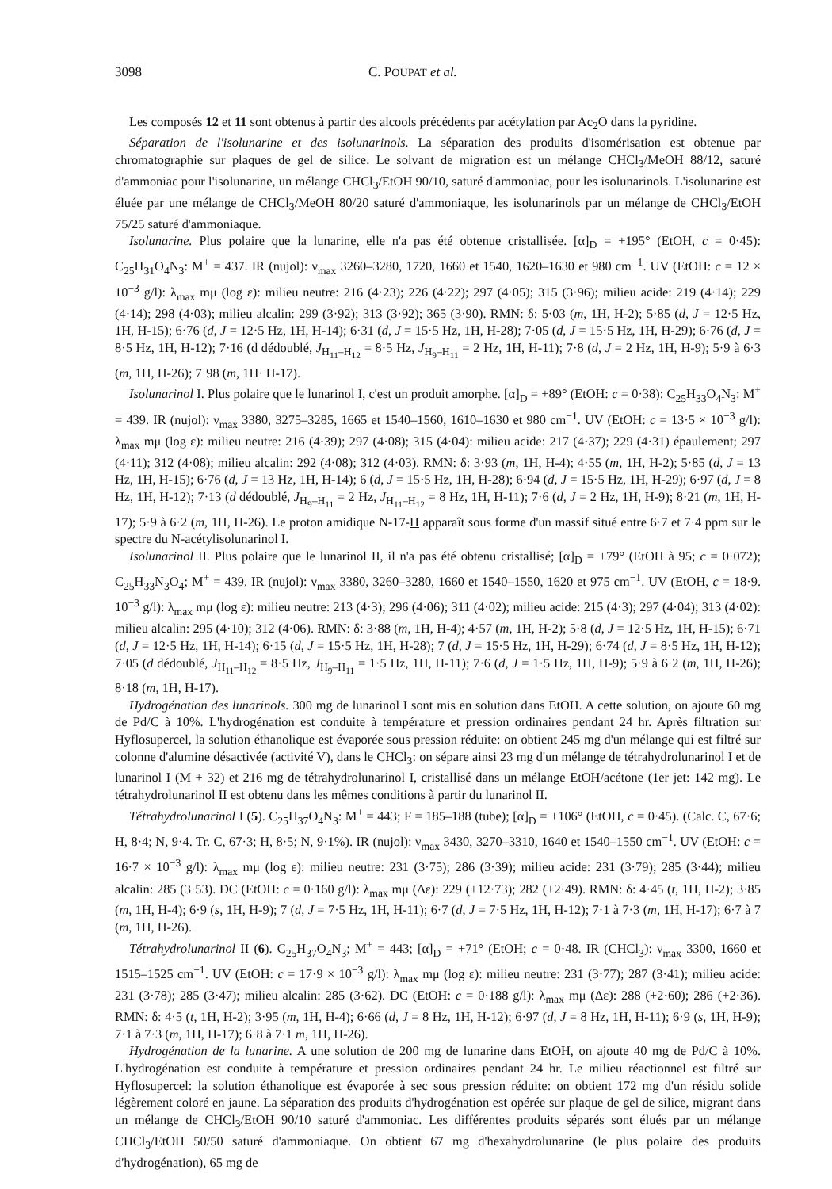3098 C. POUPAT et al.
Les composés 12 et 11 sont obtenus à partir des alcools précédents par acétylation par Ac<sub>2</sub>O dans la pyridine.
Séparation de l'isolunarine et des isolunarinols. La séparation des produits d'isomérisation est obtenue par chromatographie sur plaques de gel de silice. Le solvant de migration est un mélange CHCl<sub>3</sub>/MeOH 88/12, saturé d'ammoniac pour l'isolunarine, un mélange CHCl<sub>3</sub>/EtOH 90/10, saturé d'ammoniac, pour les isolunarinols. L'isolunarine est éluée par une mélange de CHCl<sub>3</sub>/MeOH 80/20 saturé d'ammoniaque, les isolunarinols par un mélange de CHCl<sub>3</sub>/EtOH 75/25 saturé d'ammoniaque.
Isolunarine. Plus polaire que la lunarine, elle n'a pas été obtenue cristallisée. [α]<sub>D</sub> = +195° (EtOH, c = 0·45): C<sub>25</sub>H<sub>31</sub>O<sub>4</sub>N<sub>3</sub>: M<sup>+</sup> = 437. IR (nujol): ν<sub>max</sub> 3260–3280, 1720, 1660 et 1540, 1620–1630 et 980 cm<sup>−1</sup>. UV (EtOH: c = 12 × 10<sup>−3</sup> g/l): λ<sub>max</sub> mμ (log ε): milieu neutre: 216 (4·23); 226 (4·22); 297 (4·05); 315 (3·96); milieu acide: 219 (4·14); 229 (4·14); 298 (4·03); milieu alcalin: 299 (3·92); 313 (3·92); 365 (3·90). RMN: δ: 5·03 (m, 1H, H-2); 5·85 (d, J = 12·5 Hz, 1H, H-15); 6·76 (d, J = 12·5 Hz, 1H, H-14); 6·31 (d, J = 15·5 Hz, 1H, H-28); 7·05 (d, J = 15·5 Hz, 1H, H-29); 6·76 (d, J = 8·5 Hz, 1H, H-12); 7·16 (d dédoublé, J<sub>H<sub>11</sub>–H<sub>12</sub></sub> = 8·5 Hz, J<sub>H<sub>9</sub>–H<sub>11</sub></sub> = 2 Hz, 1H, H-11); 7·8 (d, J = 2 Hz, 1H, H-9); 5·9 à 6·3 (m, 1H, H-26); 7·98 (m, 1H· H-17).
Isolunarinol I. Plus polaire que le lunarinol I, c'est un produit amorphe. [α]<sub>D</sub> = +89° (EtOH: c = 0·38): C<sub>25</sub>H<sub>33</sub>O<sub>4</sub>N<sub>3</sub>: M<sup>+</sup> = 439. IR (nujol): ν<sub>max</sub> 3380, 3275–3285, 1665 et 1540–1560, 1610–1630 et 980 cm<sup>−1</sup>. UV (EtOH: c = 13·5 × 10<sup>−3</sup> g/l): λ<sub>max</sub> mμ (log ε): milieu neutre: 216 (4·39); 297 (4·08); 315 (4·04): milieu acide: 217 (4·37); 229 (4·31) épaulement; 297 (4·11); 312 (4·08); milieu alcalin: 292 (4·08); 312 (4·03). RMN: δ: 3·93 (m, 1H, H-4); 4·55 (m, 1H, H-2); 5·85 (d, J = 13 Hz, 1H, H-15); 6·76 (d, J = 13 Hz, 1H, H-14); 6 (d, J = 15·5 Hz, 1H, H-28); 6·94 (d, J = 15·5 Hz, 1H, H-29); 6·97 (d, J = 8 Hz, 1H, H-12); 7·13 (d dédoublé, J<sub>H<sub>9</sub>–H<sub>11</sub></sub> = 2 Hz, J<sub>H<sub>11</sub>–H<sub>12</sub></sub> = 8 Hz, 1H, H-11); 7·6 (d, J = 2 Hz, 1H, H-9); 8·21 (m, 1H, H-17); 5·9 à 6·2 (m, 1H, H-26). Le proton amidique N-17-H apparaît sous forme d'un massif situé entre 6·7 et 7·4 ppm sur le spectre du N-acétylisolunarinol I.
Isolunarinol II. Plus polaire que le lunarinol II, il n'a pas été obtenu cristallisé; [α]<sub>D</sub> = +79° (EtOH à 95; c = 0·072); C<sub>25</sub>H<sub>33</sub>N<sub>3</sub>O<sub>4</sub>; M<sup>+</sup> = 439. IR (nujol): ν<sub>max</sub> 3380, 3260–3280, 1660 et 1540–1550, 1620 et 975 cm<sup>−1</sup>. UV (EtOH, c = 18·9. 10<sup>−3</sup> g/l): λ<sub>max</sub> mμ (log ε): milieu neutre: 213 (4·3); 296 (4·06); 311 (4·02); milieu acide: 215 (4·3); 297 (4·04); 313 (4·02): milieu alcalin: 295 (4·10); 312 (4·06). RMN: δ: 3·88 (m, 1H, H-4); 4·57 (m, 1H, H-2); 5·8 (d, J = 12·5 Hz, 1H, H-15); 6·71 (d, J = 12·5 Hz, 1H, H-14); 6·15 (d, J = 15·5 Hz, 1H, H-28); 7 (d, J = 15·5 Hz, 1H, H-29); 6·74 (d, J = 8·5 Hz, 1H, H-12); 7·05 (d dédoublé, J<sub>H<sub>11</sub>–H<sub>12</sub></sub> = 8·5 Hz, J<sub>H<sub>9</sub>–H<sub>11</sub></sub> = 1·5 Hz, 1H, H-11); 7·6 (d, J = 1·5 Hz, 1H, H-9); 5·9 à 6·2 (m, 1H, H-26); 8·18 (m, 1H, H-17).
Hydrogénation des lunarinols. 300 mg de lunarinol I sont mis en solution dans EtOH. A cette solution, on ajoute 60 mg de Pd/C à 10%. L'hydrogénation est conduite à température et pression ordinaires pendant 24 hr. Après filtration sur Hyflosupercel, la solution éthanolique est évaporée sous pression réduite: on obtient 245 mg d'un mélange qui est filtré sur colonne d'alumine désactivée (activité V), dans le CHCl<sub>3</sub>: on sépare ainsi 23 mg d'un mélange de tétrahydrolunarinol I et de lunarinol I (M + 32) et 216 mg de tétrahydrolunarinol I, cristallisé dans un mélange EtOH/acétone (1er jet: 142 mg). Le tétrahydrolunarinol II est obtenu dans les mêmes conditions à partir du lunarinol II.
Tétrahydrolunarinol I (5). C<sub>25</sub>H<sub>37</sub>O<sub>4</sub>N<sub>3</sub>: M<sup>+</sup> = 443; F = 185–188 (tube); [α]<sub>D</sub> = +106° (EtOH, c = 0·45). (Calc. C, 67·6; H, 8·4; N, 9·4. Tr. C, 67·3; H, 8·5; N, 9·1%). IR (nujol): ν<sub>max</sub> 3430, 3270–3310, 1640 et 1540–1550 cm<sup>−1</sup>. UV (EtOH: c = 16·7 × 10<sup>−3</sup> g/l): λ<sub>max</sub> mμ (log ε): milieu neutre: 231 (3·75); 286 (3·39); milieu acide: 231 (3·79); 285 (3·44); milieu alcalin: 285 (3·53). DC (EtOH: c = 0·160 g/l): λ<sub>max</sub> mμ (Δε): 229 (+12·73); 282 (+2·49). RMN: δ: 4·45 (t, 1H, H-2); 3·85 (m, 1H, H-4); 6·9 (s, 1H, H-9); 7 (d, J = 7·5 Hz, 1H, H-11); 6·7 (d, J = 7·5 Hz, 1H, H-12); 7·1 à 7·3 (m, 1H, H-17); 6·7 à 7 (m, 1H, H-26).
Tétrahydrolunarinol II (6). C<sub>25</sub>H<sub>37</sub>O<sub>4</sub>N<sub>3</sub>; M<sup>+</sup> = 443; [α]<sub>D</sub> = +71° (EtOH; c = 0·48. IR (CHCl<sub>3</sub>): ν<sub>max</sub> 3300, 1660 et 1515–1525 cm<sup>−1</sup>. UV (EtOH: c = 17·9 × 10<sup>−3</sup> g/l): λ<sub>max</sub> mμ (log ε): milieu neutre: 231 (3·77); 287 (3·41); milieu acide: 231 (3·78); 285 (3·47); milieu alcalin: 285 (3·62). DC (EtOH: c = 0·188 g/l): λ<sub>max</sub> mμ (Δε): 288 (+2·60); 286 (+2·36). RMN: δ: 4·5 (t, 1H, H-2); 3·95 (m, 1H, H-4); 6·66 (d, J = 8 Hz, 1H, H-12); 6·97 (d, J = 8 Hz, 1H, H-11); 6·9 (s, 1H, H-9); 7·1 à 7·3 (m, 1H, H-17); 6·8 à 7·1 m, 1H, H-26).
Hydrogénation de la lunarine. A une solution de 200 mg de lunarine dans EtOH, on ajoute 40 mg de Pd/C à 10%. L'hydrogénation est conduite à température et pression ordinaires pendant 24 hr. Le milieu réactionnel est filtré sur Hyflosupercel: la solution éthanolique est évaporée à sec sous pression réduite: on obtient 172 mg d'un résidu solide légèrement coloré en jaune. La séparation des produits d'hydrogénation est opérée sur plaque de gel de silice, migrant dans un mélange de CHCl<sub>3</sub>/EtOH 90/10 saturé d'ammoniac. Les différentes produits séparés sont élués par un mélange CHCl<sub>3</sub>/EtOH 50/50 saturé d'ammoniaque. On obtient 67 mg d'hexahydrolunarine (le plus polaire des produits d'hydrogénation), 65 mg de